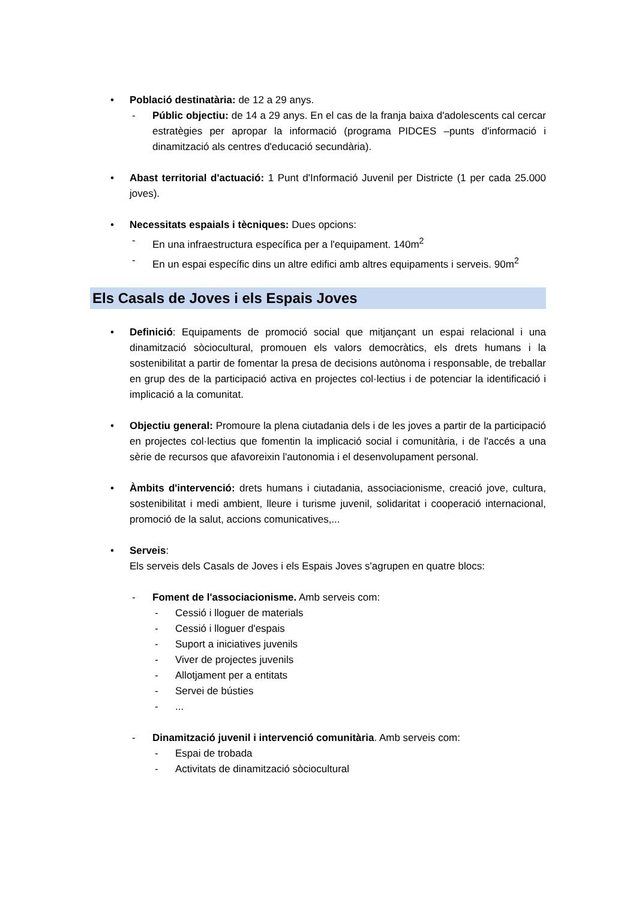• Població destinatària: de 12 a 29 anys.
- Públic objectiu: de 14 a 29 anys. En el cas de la franja baixa d'adolescents cal cercar estratègies per apropar la informació (programa PIDCES –punts d'informació i dinamització als centres d'educació secundària).
• Abast territorial d'actuació: 1 Punt d'Informació Juvenil per Districte (1 per cada 25.000 joves).
• Necessitats espaials i tècniques: Dues opcions:
- En una infraestructura específica per a l'equipament. 140m<sup>2</sup>
- En un espai específic dins un altre edifici amb altres equipaments i serveis. 90m<sup>2</sup>
Els Casals de Joves i els Espais Joves
• Definició: Equipaments de promoció social que mitjançant un espai relacional i una dinamització sòciocultural, promouen els valors democràtics, els drets humans i la sostenibilitat a partir de fomentar la presa de decisions autònoma i responsable, de treballar en grup des de la participació activa en projectes col·lectius i de potenciar la identificació i implicació a la comunitat.
• Objectiu general: Promoure la plena ciutadania dels i de les joves a partir de la participació en projectes col·lectius que fomentin la implicació social i comunitària, i de l'accés a una sèrie de recursos que afavoreixin l'autonomia i el desenvolupament personal.
• Àmbits d'intervenció: drets humans i ciutadania, associacionisme, creació jove, cultura, sostenibilitat i medi ambient, lleure i turisme juvenil, solidaritat i cooperació internacional, promoció de la salut, accions comunicatives,...
• Serveis:
Els serveis dels Casals de Joves i els Espais Joves s'agrupen en quatre blocs:
- Foment de l'associacionisme. Amb serveis com:
- Cessió i lloguer de materials
- Cessió i lloguer d'espais
- Suport a iniciatives juvenils
- Viver de projectes juvenils
- Allotjament per a entitats
- Servei de bústies
- ...
- Dinamització juvenil i intervenció comunitària. Amb serveis com:
- Espai de trobada
- Activitats de dinamització sòciocultural